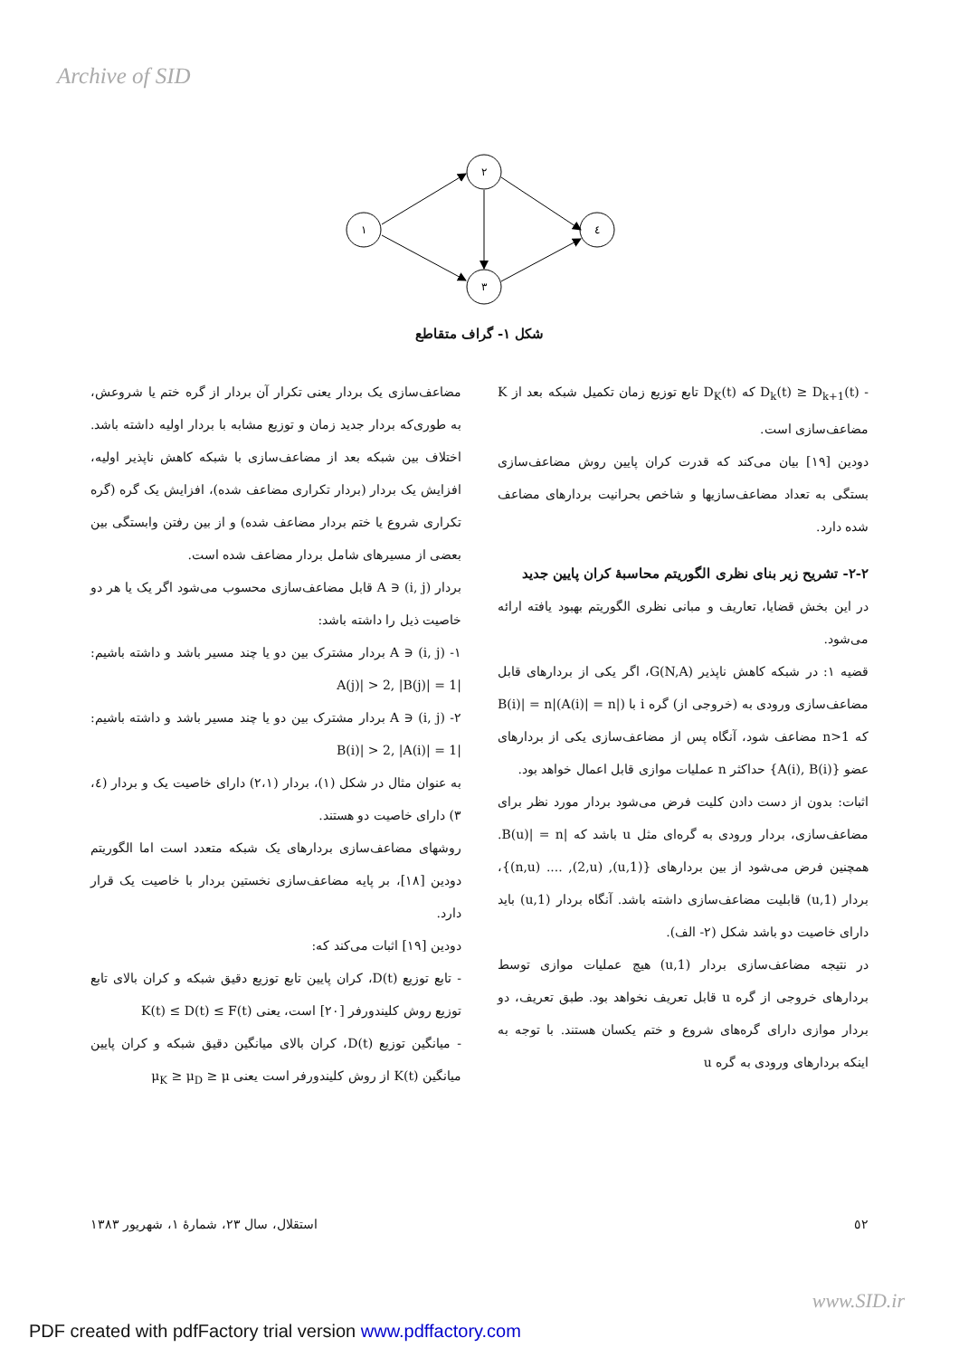Archive of SID
١
٢
٣
٤
شکل ١- گراف متقاطع
مضاعف‌سازی یک بردار یعنی تکرار آن بردار از گره ختم یا شروعش، به طوری‌که بردار جدید زمان و توزیع مشابه با بردار اولیه داشته باشد. اختلاف بین شبکه بعد از مضاعف‌سازی با شبکه کاهش ناپذیر اولیه، افزایش یک بردار (بردار تکراری مضاعف شده)، افزایش یک گره (گره تکراری شروع یا ختم بردار مضاعف شده) و از بین رفتن وابستگی بین بعضی از مسیرهای شامل بردار مضاعف شده است.
بردار (i, j) ∈ A قابل مضاعف‌سازی محسوب می‌شود اگر یک یا هر دو خاصیت ذیل را داشته باشد:
١- (i, j) ∈ A بردار مشترک بین دو یا چند مسیر باشد و داشته باشیم: |A(j)| > 2, |B(j)| = 1
٢- (i, j) ∈ A بردار مشترک بین دو یا چند مسیر باشد و داشته باشیم: |B(i)| > 2, |A(i)| = 1
به عنوان مثال در شکل (١)، بردار (٢،١) دارای خاصیت یک و بردار (٤، ٣) دارای خاصیت دو هستند.
روشهای مضاعف‌سازی بردارهای یک شبکه متعدد است اما الگوریتم دودین [١٨]، بر پایه مضاعف‌سازی نخستین بردار با خاصیت یک قرار دارد.
دودین [١٩] اثبات می‌کند که:
- تابع توزیع D(t)، کران پایین تابع توزیع دقیق شبکه و کران بالای تابع توزیع روش کلیندورفر [٢٠] است، یعنی K(t) ≤ D(t) ≤ F(t)
- میانگین توزیع D(t)، کران بالای میانگین دقیق شبکه و کران پایین میانگین K(t) از روش کلیندورفر است یعنی μ<sub>K</sub> ≥ μ<sub>D</sub> ≥ μ
- D<sub>k</sub>(t) ≥ D<sub>k+1</sub>(t) که D<sub>K</sub>(t) تابع توزیع زمان تکمیل شبکه بعد از K مضاعف‌سازی است.
دودین [١٩] بیان می‌کند که قدرت کران پایین روش مضاعف‌سازی بستگی به تعداد مضاعف‌سازیها و شاخص بحرانیت بردارهای مضاعف شده دارد.
٢-٢- تشریح زیر بنای نظری الگوریتم محاسبهٔ کران پایین جدید
در این بخش قضایا، تعاریف و مبانی نظری الگوریتم بهبود یافته ارائه می‌شود.
قضیه ١: در شبکه کاهش ناپذیر G(N,A)، اگر یکی از بردارهای قابل مضاعف‌سازی ورودی به (خروجی از) گره i با (|A(i)| = n)|B(i)| = n که n>1 مضاعف شود، آنگاه پس از مضاعف‌سازی یکی از بردارهای عضو {A(i), B(i)} حداکثر n عملیات موازی قابل اعمال خواهد بود.
اثبات: بدون از دست دادن کلیت فرض می‌شود بردار مورد نظر برای مضاعف‌سازی، بردار ورودی به گره‌ای مثل u باشد که |B(u)| = n. همچنین فرض می‌شود از بین بردارهای {(1,u), (2,u), .... (n,u)}، بردار (1,u) قابلیت مضاعف‌سازی داشته باشد. آنگاه بردار (1,u) باید دارای خاصیت دو باشد شکل (٢- الف).
در نتیجه مضاعف‌سازی بردار (1,u) هیچ عملیات موازی توسط بردارهای خروجی از گره u قابل تعریف نخواهد بود. طبق تعریف، دو بردار موازی دارای گره‌های شروع و ختم یکسان هستند. با توجه به اینکه بردارهای ورودی به گره u
استقلال، سال ٢٣، شمارهٔ ١، شهریور ١٣٨٣ ٥٢
www.SID.ir
PDF created with pdfFactory trial version www.pdffactory.com